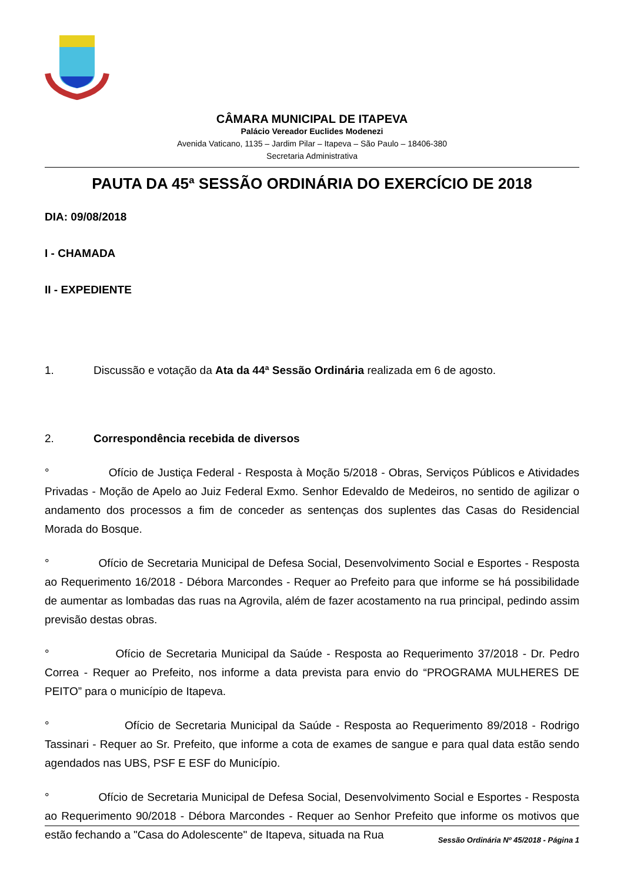CÂMARA MUNICIPAL DE ITAPEVA
Palácio Vereador Euclides Modenezi
Avenida Vaticano, 1135 – Jardim Pilar – Itapeva – São Paulo – 18406-380
Secretaria Administrativa
PAUTA DA 45ª SESSÃO ORDINÁRIA DO EXERCÍCIO DE 2018
DIA: 09/08/2018
I - CHAMADA
II - EXPEDIENTE
1. Discussão e votação da Ata da 44ª Sessão Ordinária realizada em 6 de agosto.
2. Correspondência recebida de diversos
° Ofício de Justiça Federal - Resposta à Moção 5/2018 - Obras, Serviços Públicos e Atividades Privadas - Moção de Apelo ao Juiz Federal Exmo. Senhor Edevaldo de Medeiros, no sentido de agilizar o andamento dos processos a fim de conceder as sentenças dos suplentes das Casas do Residencial Morada do Bosque.
° Ofício de Secretaria Municipal de Defesa Social, Desenvolvimento Social e Esportes - Resposta ao Requerimento 16/2018 - Débora Marcondes - Requer ao Prefeito para que informe se há possibilidade de aumentar as lombadas das ruas na Agrovila, além de fazer acostamento na rua principal, pedindo assim previsão destas obras.
° Ofício de Secretaria Municipal da Saúde - Resposta ao Requerimento 37/2018 - Dr. Pedro Correa - Requer ao Prefeito, nos informe a data prevista para envio do “PROGRAMA MULHERES DE PEITO” para o município de Itapeva.
° Ofício de Secretaria Municipal da Saúde - Resposta ao Requerimento 89/2018 - Rodrigo Tassinari - Requer ao Sr. Prefeito, que informe a cota de exames de sangue e para qual data estão sendo agendados nas UBS, PSF E ESF do Município.
° Ofício de Secretaria Municipal de Defesa Social, Desenvolvimento Social e Esportes - Resposta ao Requerimento 90/2018 - Débora Marcondes - Requer ao Senhor Prefeito que informe os motivos que estão fechando a "Casa do Adolescente" de Itapeva, situada na Rua
Sessão Ordinária Nº 45/2018 - Página 1